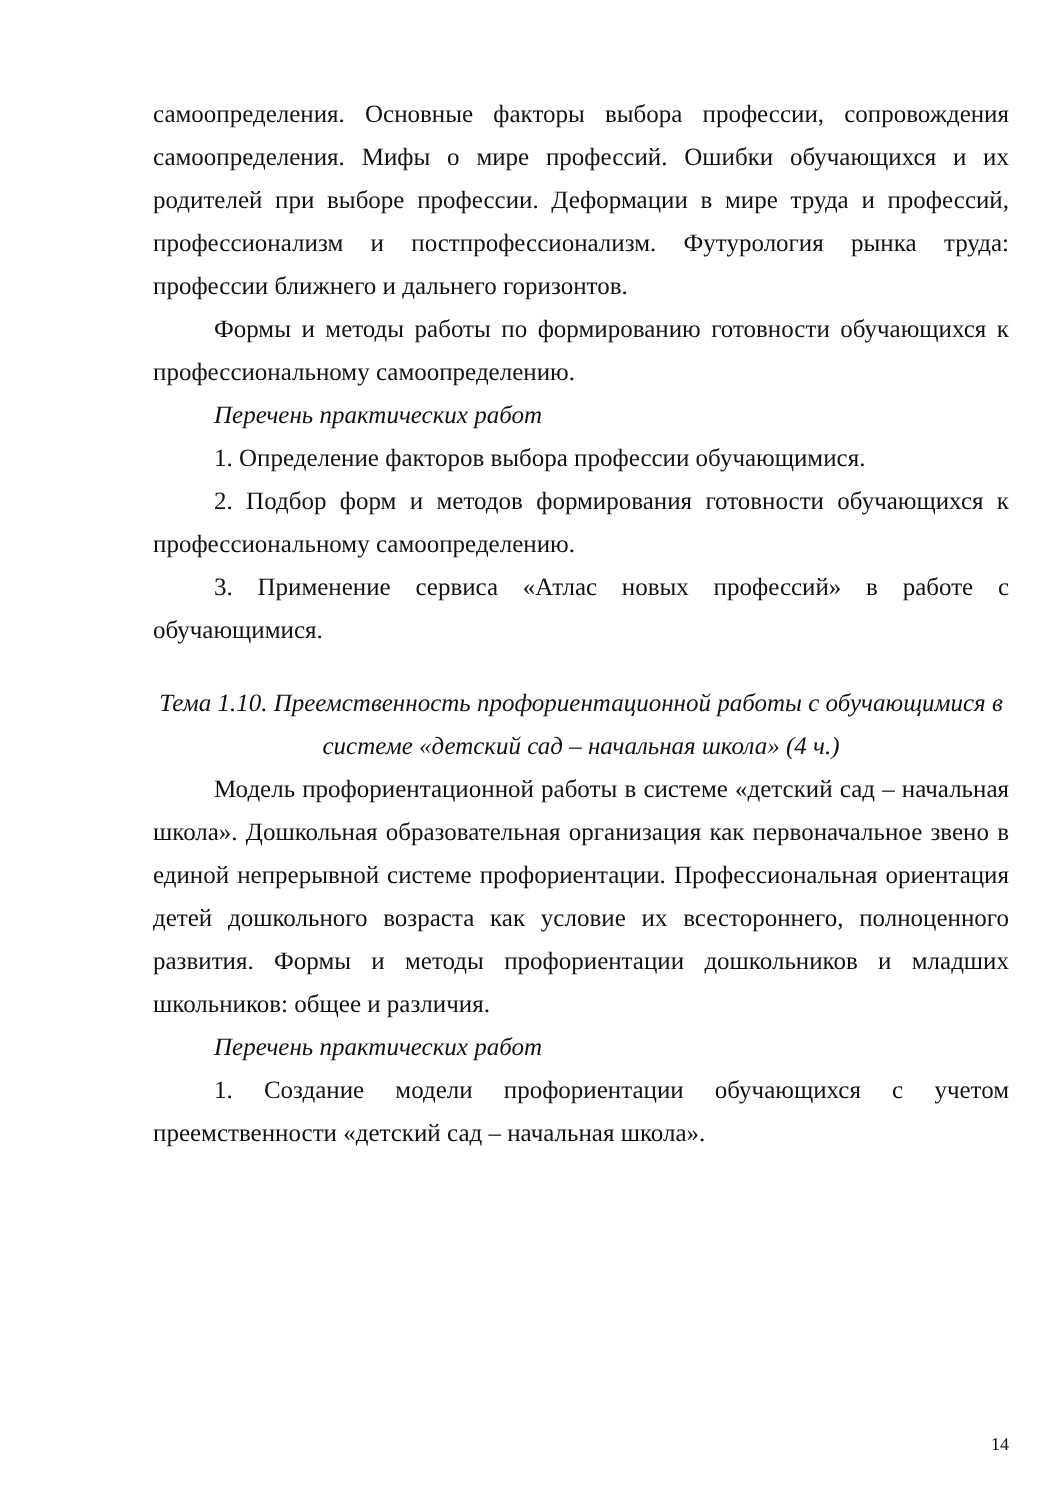самоопределения. Основные факторы выбора профессии, сопровождения самоопределения. Мифы о мире профессий. Ошибки обучающихся и их родителей при выборе профессии. Деформации в мире труда и профессий, профессионализм и постпрофессионализм. Футурология рынка труда: профессии ближнего и дальнего горизонтов.
Формы и методы работы по формированию готовности обучающихся к профессиональному самоопределению.
Перечень практических работ
1. Определение факторов выбора профессии обучающимися.
2. Подбор форм и методов формирования готовности обучающихся к профессиональному самоопределению.
3. Применение сервиса «Атлас новых профессий» в работе с обучающимися.
Тема 1.10. Преемственность профориентационной работы с обучающимися в системе «детский сад – начальная школа» (4 ч.)
Модель профориентационной работы в системе «детский сад – начальная школа». Дошкольная образовательная организация как первоначальное звено в единой непрерывной системе профориентации. Профессиональная ориентация детей дошкольного возраста как условие их всестороннего, полноценного развития. Формы и методы профориентации дошкольников и младших школьников: общее и различия.
Перечень практических работ
1. Создание модели профориентации обучающихся с учетом преемственности «детский сад – начальная школа».
14